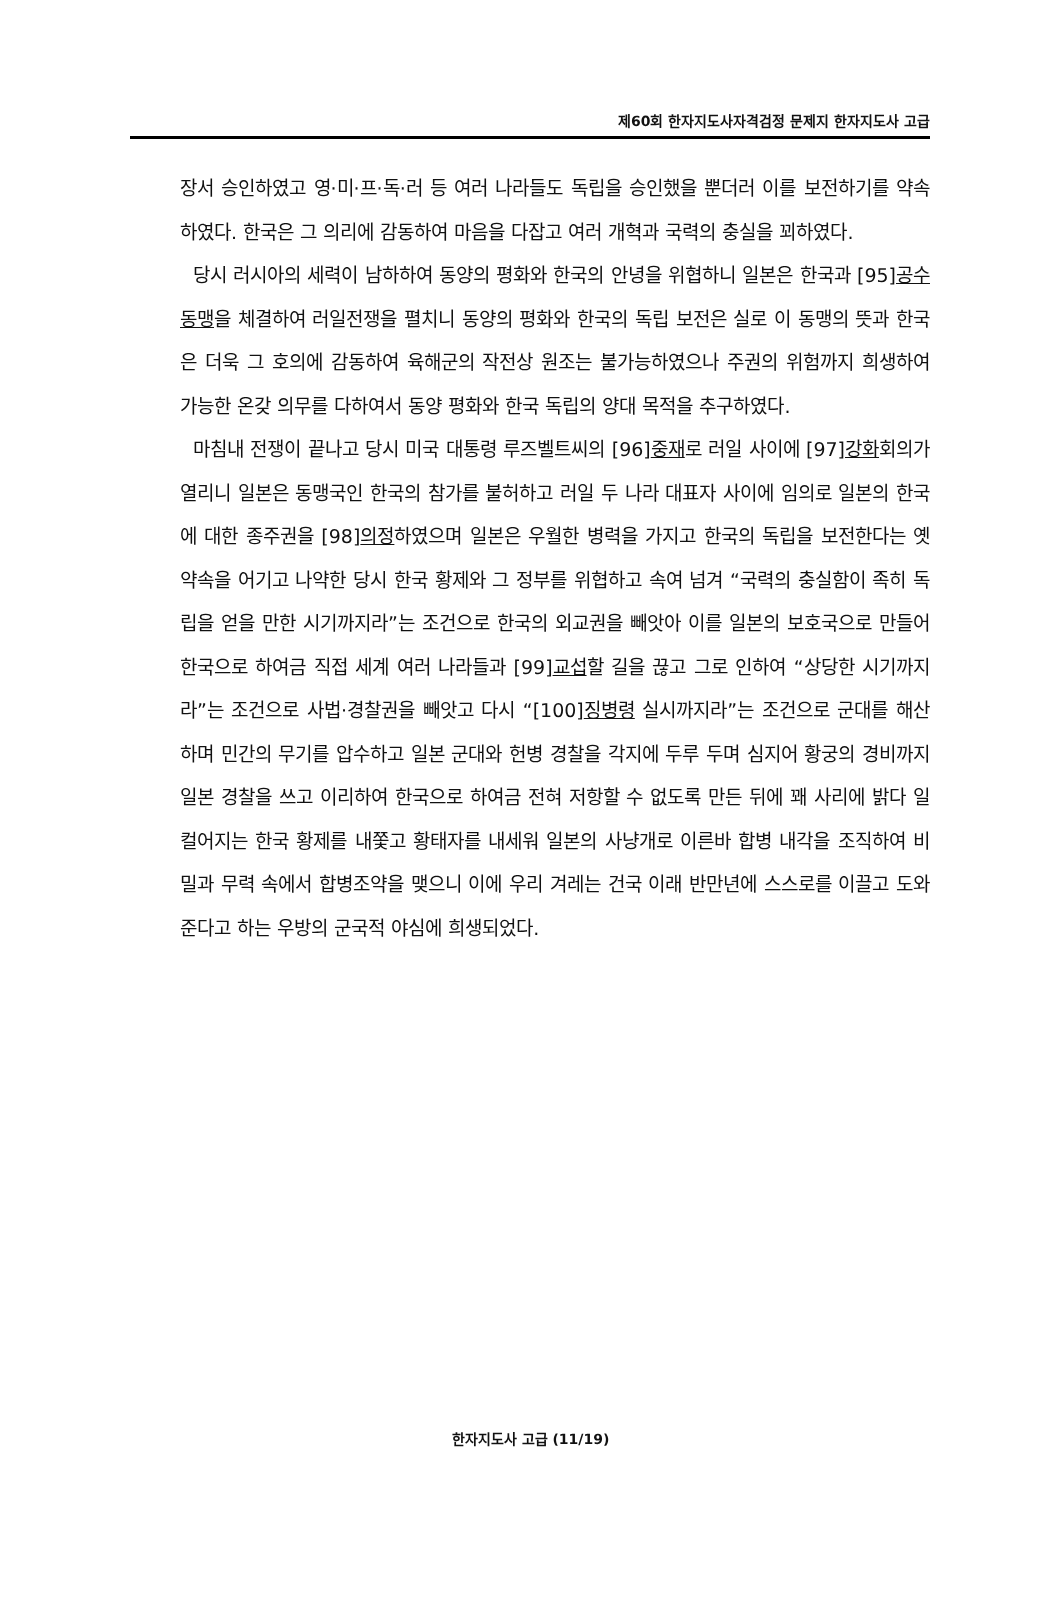제60회 한자지도사자격검정 문제지 한자지도사 고급
장서 승인하였고 영·미·프·독·러 등 여러 나라들도 독립을 승인했을 뿐더러 이를 보전하기를 약속하였다. 한국은 그 의리에 감동하여 마음을 다잡고 여러 개혁과 국력의 충실을 꾀하였다.
당시 러시아의 세력이 남하하여 동양의 평화와 한국의 안녕을 위협하니 일본은 한국과 [95]공수동맹을 체결하여 러일전쟁을 펼치니 동양의 평화와 한국의 독립 보전은 실로 이 동맹의 뜻과 한국은 더욱 그 호의에 감동하여 육해군의 작전상 원조는 불가능하였으나 주권의 위험까지 희생하여 가능한 온갖 의무를 다하여서 동양 평화와 한국 독립의 양대 목적을 추구하였다.
마침내 전쟁이 끝나고 당시 미국 대통령 루즈벨트씨의 [96]중재로 러일 사이에 [97]강화회의가 열리니 일본은 동맹국인 한국의 참가를 불허하고 러일 두 나라 대표자 사이에 임의로 일본의 한국에 대한 종주권을 [98]의정하였으며 일본은 우월한 병력을 가지고 한국의 독립을 보전한다는 옛 약속을 어기고 나약한 당시 한국 황제와 그 정부를 위협하고 속여 넘겨 “국력의 충실함이 족히 독립을 얻을 만한 시기까지라”는 조건으로 한국의 외교권을 빼앗아 이를 일본의 보호국으로 만들어 한국으로 하여금 직접 세계 여러 나라들과 [99]교섭할 길을 끊고 그로 인하여 “상당한 시기까지라”는 조건으로 사법·경찰권을 빼앗고 다시 “[100]징병령 실시까지라”는 조건으로 군대를 해산하며 민간의 무기를 압수하고 일본 군대와 헌병 경찰을 각지에 두루 두며 심지어 황궁의 경비까지 일본 경찰을 쓰고 이리하여 한국으로 하여금 전혀 저항할 수 없도록 만든 뒤에 꽤 사리에 밝다 일컬어지는 한국 황제를 내쫓고 황태자를 내세워 일본의 사냥개로 이른바 합병 내각을 조직하여 비밀과 무력 속에서 합병조약을 맺으니 이에 우리 겨레는 건국 이래 반만년에 스스로를 이끌고 도와준다고 하는 우방의 군국적 야심에 희생되었다.
한자지도사 고급 (11/19)